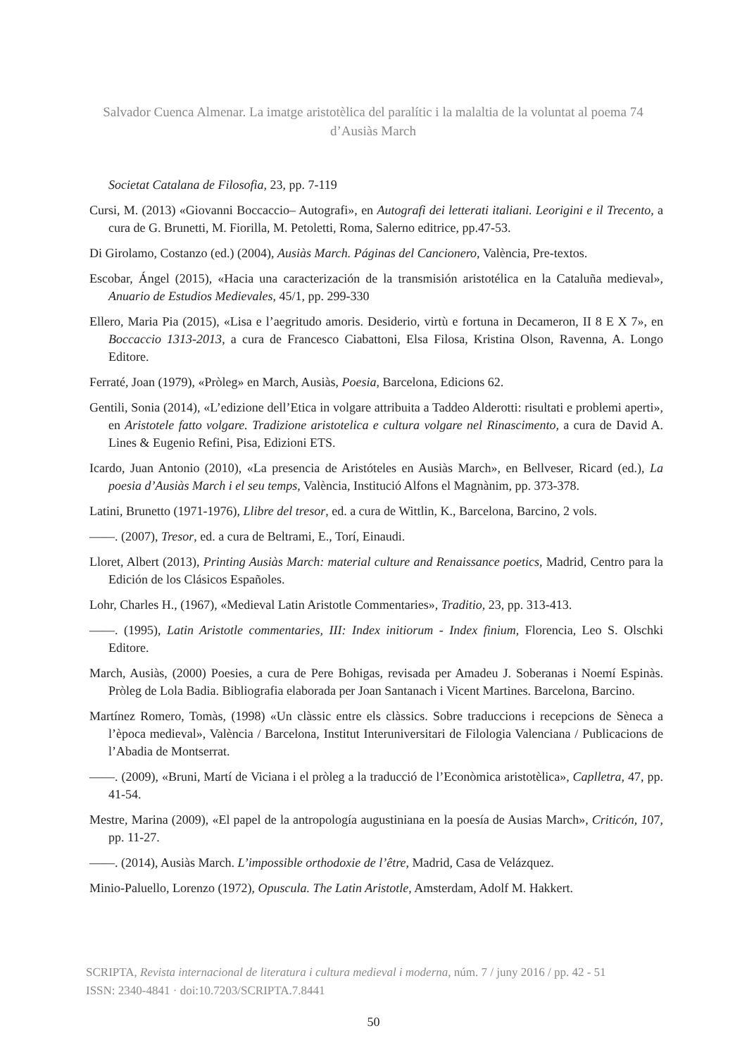Salvador Cuenca Almenar. La imatge aristotèlica del paralític i la malaltia de la voluntat al poema 74 d’Ausiàs March
Societat Catalana de Filosofia, 23, pp. 7-119
Cursi, M. (2013) «Giovanni Boccaccio– Autografi», en Autografi dei letterati italiani. Leorigini e il Trecento, a cura de G. Brunetti, M. Fiorilla, M. Petoletti, Roma, Salerno editrice, pp.47-53.
Di Girolamo, Costanzo (ed.) (2004), Ausiàs March. Páginas del Cancionero, València, Pre-textos.
Escobar, Ángel (2015), «Hacia una caracterización de la transmisión aristotélica en la Cataluña medieval», Anuario de Estudios Medievales, 45/1, pp. 299-330
Ellero, Maria Pia (2015), «Lisa e l’aegritudo amoris. Desiderio, virtù e fortuna in Decameron, II 8 E X 7», en Boccaccio 1313-2013, a cura de Francesco Ciabattoni, Elsa Filosa, Kristina Olson, Ravenna, A. Longo Editore.
Ferraté, Joan (1979), «Pròleg» en March, Ausiàs, Poesia, Barcelona, Edicions 62.
Gentili, Sonia (2014), «L’edizione dell’Etica in volgare attribuita a Taddeo Alderotti: risultati e problemi aperti», en Aristotele fatto volgare. Tradizione aristotelica e cultura volgare nel Rinascimento, a cura de David A. Lines & Eugenio Refini, Pisa, Edizioni ETS.
Icardo, Juan Antonio (2010), «La presencia de Aristóteles en Ausiàs March», en Bellveser, Ricard (ed.), La poesia d’Ausiàs March i el seu temps, València, Institució Alfons el Magnànim, pp. 373-378.
Latini, Brunetto (1971-1976), Llibre del tresor, ed. a cura de Wittlin, K., Barcelona, Barcino, 2 vols.
——. (2007), Tresor, ed. a cura de Beltrami, E., Torí, Einaudi.
Lloret, Albert (2013), Printing Ausiàs March: material culture and Renaissance poetics, Madrid, Centro para la Edición de los Clásicos Españoles.
Lohr, Charles H., (1967), «Medieval Latin Aristotle Commentaries», Traditio, 23, pp. 313-413.
——. (1995), Latin Aristotle commentaries, III: Index initiorum - Index finium, Florencia, Leo S. Olschki Editore.
March, Ausiàs, (2000) Poesies, a cura de Pere Bohigas, revisada per Amadeu J. Soberanas i Noemí Espinàs. Pròleg de Lola Badia. Bibliografia elaborada per Joan Santanach i Vicent Martines. Barcelona, Barcino.
Martínez Romero, Tomàs, (1998) «Un clàssic entre els clàssics. Sobre traduccions i recepcions de Sèneca a l’època medieval», València / Barcelona, Institut Interuniversitari de Filologia Valenciana / Publicacions de l’Abadia de Montserrat.
——. (2009), «Bruni, Martí de Viciana i el pròleg a la traducció de l’Econòmica aristotèlica», Caplletra, 47, pp. 41-54.
Mestre, Marina (2009), «El papel de la antropología augustiniana en la poesía de Ausias March», Criticón, 107, pp. 11-27.
——. (2014), Ausiàs March. L’impossible orthodoxie de l’être, Madrid, Casa de Velázquez.
Minio-Paluello, Lorenzo (1972), Opuscula. The Latin Aristotle, Amsterdam, Adolf M. Hakkert.
SCRIPTA, Revista internacional de literatura i cultura medieval i moderna, núm. 7 / juny 2016 / pp. 42 - 51
ISSN: 2340-4841 · doi:10.7203/SCRIPTA.7.8441
50